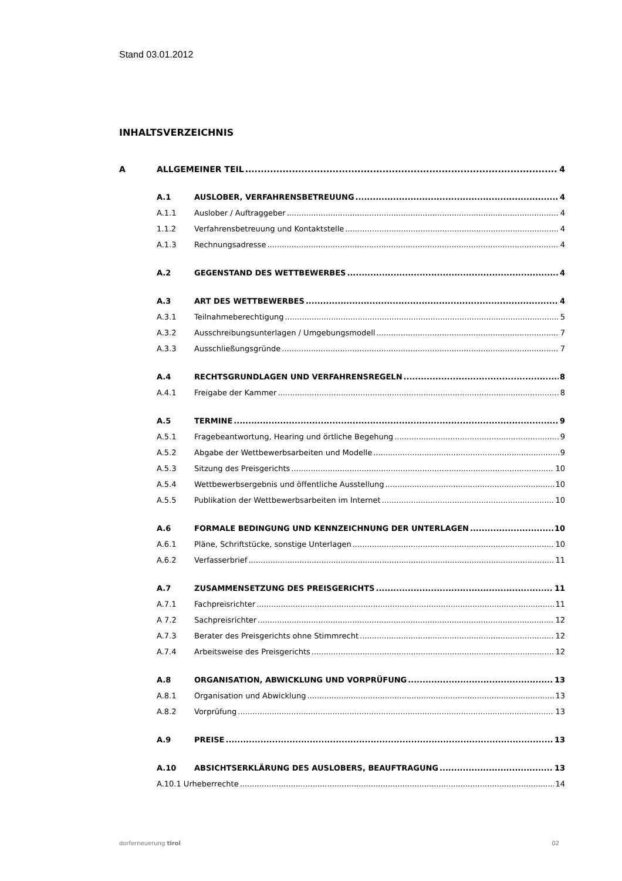Stand 03.01.2012
INHALTSVERZEICHNIS
A ALLGEMEINER TEIL 4
A.1 AUSLOBER, VERFAHRENSBETREUUNG 4
A.1.1 Auslober / Auftraggeber 4
1.1.2 Verfahrensbetreuung und Kontaktstelle 4
A.1.3 Rechnungsadresse 4
A.2 GEGENSTAND DES WETTBEWERBES 4
A.3 ART DES WETTBEWERBES 4
A.3.1 Teilnahmeberechtigung 5
A.3.2 Ausschreibungsunterlagen / Umgebungsmodell 7
A.3.3 Ausschließungsgründe 7
A.4 RECHTSGRUNDLAGEN UND VERFAHRENSREGELN 8
A.4.1 Freigabe der Kammer 8
A.5 TERMINE 9
A.5.1 Fragebeantwortung, Hearing und örtliche Begehung 9
A.5.2 Abgabe der Wettbewerbsarbeiten und Modelle 9
A.5.3 Sitzung des Preisgerichts 10
A.5.4 Wettbewerbsergebnis und öffentliche Ausstellung 10
A.5.5 Publikation der Wettbewerbsarbeiten im Internet 10
A.6 FORMALE BEDINGUNG UND KENNZEICHNUNG DER UNTERLAGEN 10
A.6.1 Pläne, Schriftstücke, sonstige Unterlagen 10
A.6.2 Verfasserbrief 11
A.7 ZUSAMMENSETZUNG DES PREISGERICHTS 11
A.7.1 Fachpreisrichter 11
A 7.2 Sachpreisrichter 12
A.7.3 Berater des Preisgerichts ohne Stimmrecht 12
A.7.4 Arbeitsweise des Preisgerichts 12
A.8 ORGANISATION, ABWICKLUNG UND VORPRÜFUNG 13
A.8.1 Organisation und Abwicklung 13
A.8.2 Vorprüfung 13
A.9 PREISE 13
A.10 ABSICHTSERKLÄRUNG DES AUSLOBERS, BEAUFTRAGUNG 13
A.10.1 Urheberrechte 14
dorferneuerung tirol 02